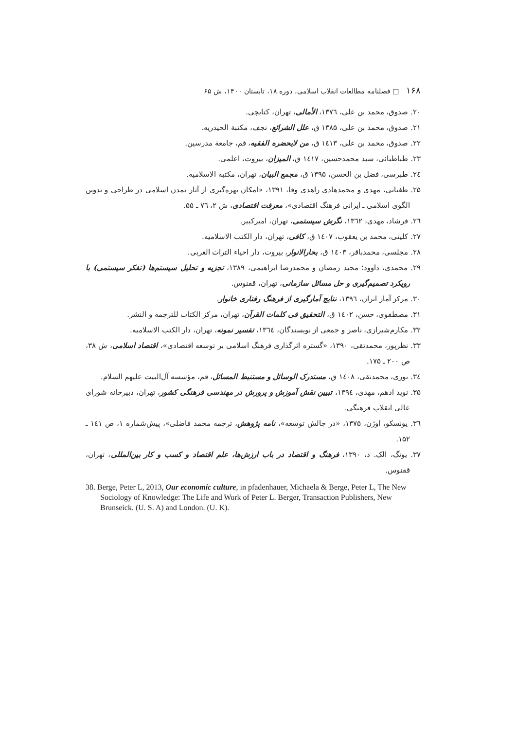۱۶۸ □ فصلنامه مطالعات انقلاب اسلامی، دوره ۱۸، تابستان ۱۴۰۰، ش ۶۵
۲۰. صدوق، محمد بن علی، ۱۳۷٦، الأمالی، تهران، کتابچی.
۲۱. صدوق، محمد بن علی، ۱۳۸۵ ق، علل الشرائع، نجف، مکتبة الحیدریه.
۲۲. صدوق، محمد بن علی، ۱٤۱۳ ق، من لایحضره الفقیه، قم، جامعة مدرسین.
۲۳. طباطبائی، سید محمدحسین، ۱٤۱۷ ق، المیزان، بیروت، اعلمی.
۲٤. طبرسی، فضل بن الحسن، ۱۳۹۵ ق، مجمع البیان، تهران، مکتبة الاسلامیه.
۲۵. طغیانی، مهدی و محمدهادی زاهدی وفا، ۱۳۹۱، «امکان بهره‌گیری از آثار تمدن اسلامی در طراحی و تدوین الگوی اسلامی ـ ایرانی فرهنگ اقتصادی»، معرفت اقتصادی، ش ۲، ۷٦ ـ ۵۵.
۲٦. فرشاد، مهدی، ۱۳٦۲، نگرش سیستمی، تهران، امیرکبیر.
۲۷. کلینی، محمد بن یعقوب، ۱٤۰۷ ق، کافی، تهران، دار الکتب الاسلامیه.
۲۸. مجلسی، محمدباقر، ۱٤۰۳ ق، بحارالانوار، بیروت، دار احیاء التراث العربی.
۲۹. محمدی، داوود؛ مجید رمضان و محمدرضا ابراهیمی، ۱۳۸۹، تجزیه و تحلیل سیستم‌ها (تفکر سیستمی) با رویکرد تصمیم‌گیری و حل مسائل سازمانی، تهران، ققنوس.
۳۰. مرکز آمار ایران، ۱۳۹٦، نتایج آمارگیری از فرهنگ رفتاری خانوار.
۳۱. مصطفوی، حسن، ۱٤۰۲ ق، التحقیق فی کلمات القرآن، تهران، مرکز الکتاب للترجمه و النشر.
۳۲. مکارم‌شیرازی، ناصر و جمعی از نویسندگان، ۱۳٦٤، تفسیر نمونه، تهران، دار الکتب الاسلامیه.
۳۳. نظرپور، محمدتقی، ۱۳۹۰، «گستره اثرگذاری فرهنگ اسلامی بر توسعه اقتصادی»، اقتصاد اسلامی، ش ۳۸، ص ۲۰۰ ـ ۱۷۵.
۳٤. نوری، محمدتقی، ۱٤۰۸ ق، مستدرک الوسائل و مستنبط المسائل، قم، مؤسسه آل‌البیت علیهم السلام.
۳۵. نوید ادهم، مهدی، ۱۳۹٤، تبیین نقش آموزش و پرورش در مهندسی فرهنگی کشور، تهران، دبیرخانه شورای عالی انقلاب فرهنگی.
۳٦. یونسکو، اوژن، ۱۳۷۵، «در چالش توسعه»، نامه پژوهش، ترجمه محمد فاضلی»، پیش‌شماره ۱، ص ۱٤۱ ـ ۱۵۲.
۳۷. یونگ، الک. د، ۱۳۹۰، فرهنگ و اقتصاد در باب ارزش‌ها، علم اقتصاد و کسب و کار بین‌المللی، تهران، ققنوس.
38. Berge, Peter L, 2013, Our economic culture, in pfadenhauer, Michaela & Berge, Peter L, The New Sociology of Knowledge: The Life and Work of Peter L. Berger, Transaction Publishers, New Brunseick. (U. S. A) and London. (U. K).